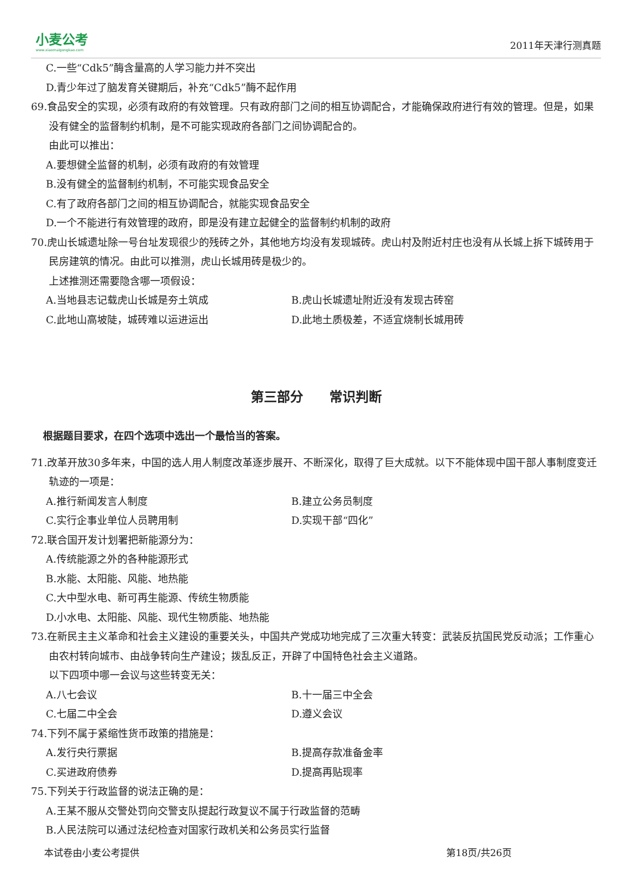小麦公考
www.xiaomaigongkao.com
2011年天津行测真题
C.一些“Cdk5”酶含量高的人学习能力并不突出
D.青少年过了脑发育关键期后，补充“Cdk5”酶不起作用
69.食品安全的实现，必须有政府的有效管理。只有政府部门之间的相互协调配合，才能确保政府进行有效的管理。但是，如果没有健全的监督制约机制，是不可能实现政府各部门之间协调配合的。
由此可以推出：
A.要想健全监督的机制，必须有政府的有效管理
B.没有健全的监督制约机制，不可能实现食品安全
C.有了政府各部门之间的相互协调配合，就能实现食品安全
D.一个不能进行有效管理的政府，即是没有建立起健全的监督制约机制的政府
70.虎山长城遗址除一号台址发现很少的残砖之外，其他地方均没有发现城砖。虎山村及附近村庄也没有从长城上拆下城砖用于民房建筑的情况。由此可以推测，虎山长城用砖是极少的。
上述推测还需要隐含哪一项假设：
A.当地县志记载虎山长城是夯土筑成 B.虎山长城遗址附近没有发现古砖窑
C.此地山高坡陡，城砖难以运进运出 D.此地土质极差，不适宜烧制长城用砖
第三部分　　常识判断
根据题目要求，在四个选项中选出一个最恰当的答案。
71.改革开放30多年来，中国的选人用人制度改革逐步展开、不断深化，取得了巨大成就。以下不能体现中国干部人事制度变迁轨迹的一项是：
A.推行新闻发言人制度 B.建立公务员制度
C.实行企事业单位人员聘用制 D.实现干部“四化”
72.联合国开发计划署把新能源分为：
A.传统能源之外的各种能源形式
B.水能、太阳能、风能、地热能
C.大中型水电、新可再生能源、传统生物质能
D.小水电、太阳能、风能、现代生物质能、地热能
73.在新民主主义革命和社会主义建设的重要关头，中国共产党成功地完成了三次重大转变：武装反抗国民党反动派；工作重心由农村转向城市、由战争转向生产建设；拨乱反正，开辟了中国特色社会主义道路。
以下四项中哪一会议与这些转变无关：
A.八七会议 B.十一届三中全会
C.七届二中全会 D.遵义会议
74.下列不属于紧缩性货币政策的措施是：
A.发行央行票据 B.提高存款准备金率
C.买进政府债券 D.提高再贴现率
75.下列关于行政监督的说法正确的是：
A.王某不服从交警处罚向交警支队提起行政复议不属于行政监督的范畴
B.人民法院可以通过法纪检查对国家行政机关和公务员实行监督
本试卷由小麦公考提供 第18页/共26页